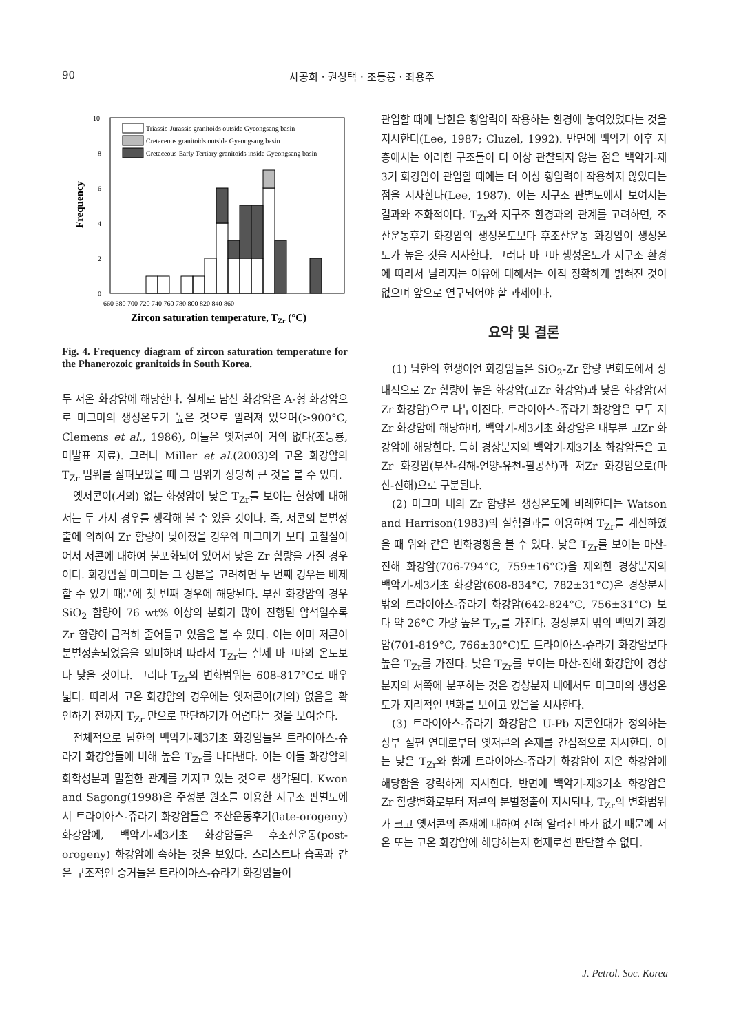90 사공희 · 권성택 · 조등룡 · 좌용주
Frequency
10
8
6
4
2
0
Triassic-Jurassic granitoids outside Gyeongsang basin
Cretaceous granitoids outside Gyeongsang basin
Cretaceous-Early Tertiary granitoids inside Gyeongsang basin
660 680 700 720 740 760 780 800 820 840 860
Zircon saturation temperature, TZr (°C)
Fig. 4. Frequency diagram of zircon saturation temperature for the Phanerozoic granitoids in South Korea.
두 저온 화강암에 해당한다. 실제로 남산 화강암은 A-형 화강암으로 마그마의 생성온도가 높은 것으로 알려져 있으며(>900°C, Clemens et al., 1986), 이들은 옛저콘이 거의 없다(조등룡, 미발표 자료). 그러나 Miller et al.(2003)의 고온 화강암의 T<sub>Zr</sub> 범위를 살펴보았을 때 그 범위가 상당히 큰 것을 볼 수 있다.
옛저콘이(거의) 없는 화성암이 낮은 T<sub>Zr</sub>를 보이는 현상에 대해서는 두 가지 경우를 생각해 볼 수 있을 것이다. 즉, 저콘의 분별정출에 의하여 Zr 함량이 낮아졌을 경우와 마그마가 보다 고철질이어서 저콘에 대하여 불포화되어 있어서 낮은 Zr 함량을 가질 경우이다. 화강암질 마그마는 그 성분을 고려하면 두 번째 경우는 배제할 수 있기 때문에 첫 번째 경우에 해당된다. 부산 화강암의 경우 SiO<sub>2</sub> 함량이 76 wt% 이상의 분화가 많이 진행된 암석일수록 Zr 함량이 급격히 줄어들고 있음을 볼 수 있다. 이는 이미 저콘이 분별정출되었음을 의미하며 따라서 T<sub>Zr</sub>는 실제 마그마의 온도보다 낮을 것이다. 그러나 T<sub>Zr</sub>의 변화범위는 608-817°C로 매우 넓다. 따라서 고온 화강암의 경우에는 옛저콘이(거의) 없음을 확인하기 전까지 T<sub>Zr</sub> 만으로 판단하기가 어렵다는 것을 보여준다.
전체적으로 남한의 백악기-제3기초 화강암들은 트라이아스-쥬라기 화강암들에 비해 높은 T<sub>Zr</sub>를 나타낸다. 이는 이들 화강암의 화학성분과 밀접한 관계를 가지고 있는 것으로 생각된다. Kwon and Sagong(1998)은 주성분 원소를 이용한 지구조 판별도에서 트라이아스-쥬라기 화강암들은 조산운동후기(late-orogeny) 화강암에, 백악기-제3기초 화강암들은 후조산운동(post-orogeny) 화강암에 속하는 것을 보였다. 스러스트나 습곡과 같은 구조적인 증거들은 트라이아스-쥬라기 화강암들이
관입할 때에 남한은 횡압력이 작용하는 환경에 놓여있었다는 것을 지시한다(Lee, 1987; Cluzel, 1992). 반면에 백악기 이후 지층에서는 이러한 구조들이 더 이상 관찰되지 않는 점은 백악기-제3기 화강암이 관입할 때에는 더 이상 횡압력이 작용하지 않았다는 점을 시사한다(Lee, 1987). 이는 지구조 판별도에서 보여지는 결과와 조화적이다. T<sub>Zr</sub>와 지구조 환경과의 관계를 고려하면, 조산운동후기 화강암의 생성온도보다 후조산운동 화강암이 생성온도가 높은 것을 시사한다. 그러나 마그마 생성온도가 지구조 환경에 따라서 달라지는 이유에 대해서는 아직 정확하게 밝혀진 것이 없으며 앞으로 연구되어야 할 과제이다.
요약 및 결론
(1) 남한의 현생이언 화강암들은 SiO<sub>2</sub>-Zr 함량 변화도에서 상대적으로 Zr 함량이 높은 화강암(고Zr 화강암)과 낮은 화강암(저Zr 화강암)으로 나누어진다. 트라이아스-쥬라기 화강암은 모두 저Zr 화강암에 해당하며, 백악기-제3기초 화강암은 대부분 고Zr 화강암에 해당한다. 특히 경상분지의 백악기-제3기초 화강암들은 고Zr 화강암(부산-김해-언양-유천-팔공산)과 저Zr 화강암으로(마산-진해)으로 구분된다.
(2) 마그마 내의 Zr 함량은 생성온도에 비례한다는 Watson and Harrison(1983)의 실험결과를 이용하여 T<sub>Zr</sub>를 계산하였을 때 위와 같은 변화경향을 볼 수 있다. 낮은 T<sub>Zr</sub>를 보이는 마산-진해 화강암(706-794°C, 759±16°C)을 제외한 경상분지의 백악기-제3기초 화강암(608-834°C, 782±31°C)은 경상분지 밖의 트라이아스-쥬라기 화강암(642-824°C, 756±31°C) 보다 약 26°C 가량 높은 T<sub>Zr</sub>를 가진다. 경상분지 밖의 백악기 화강암(701-819°C, 766±30°C)도 트라이아스-쥬라기 화강암보다 높은 T<sub>Zr</sub>를 가진다. 낮은 T<sub>Zr</sub>를 보이는 마산-진해 화강암이 경상분지의 서쪽에 분포하는 것은 경상분지 내에서도 마그마의 생성온도가 지리적인 변화를 보이고 있음을 시사한다.
(3) 트라이아스-쥬라기 화강암은 U-Pb 저콘연대가 정의하는 상부 절편 연대로부터 옛저콘의 존재를 간접적으로 지시한다. 이는 낮은 T<sub>Zr</sub>와 함께 트라이아스-쥬라기 화강암이 저온 화강암에 해당함을 강력하게 지시한다. 반면에 백악기-제3기초 화강암은 Zr 함량변화로부터 저콘의 분별정출이 지시되나, T<sub>Zr</sub>의 변화범위가 크고 옛저콘의 존재에 대하여 전혀 알려진 바가 없기 때문에 저온 또는 고온 화강암에 해당하는지 현재로선 판단할 수 없다.
J. Petrol. Soc. Korea